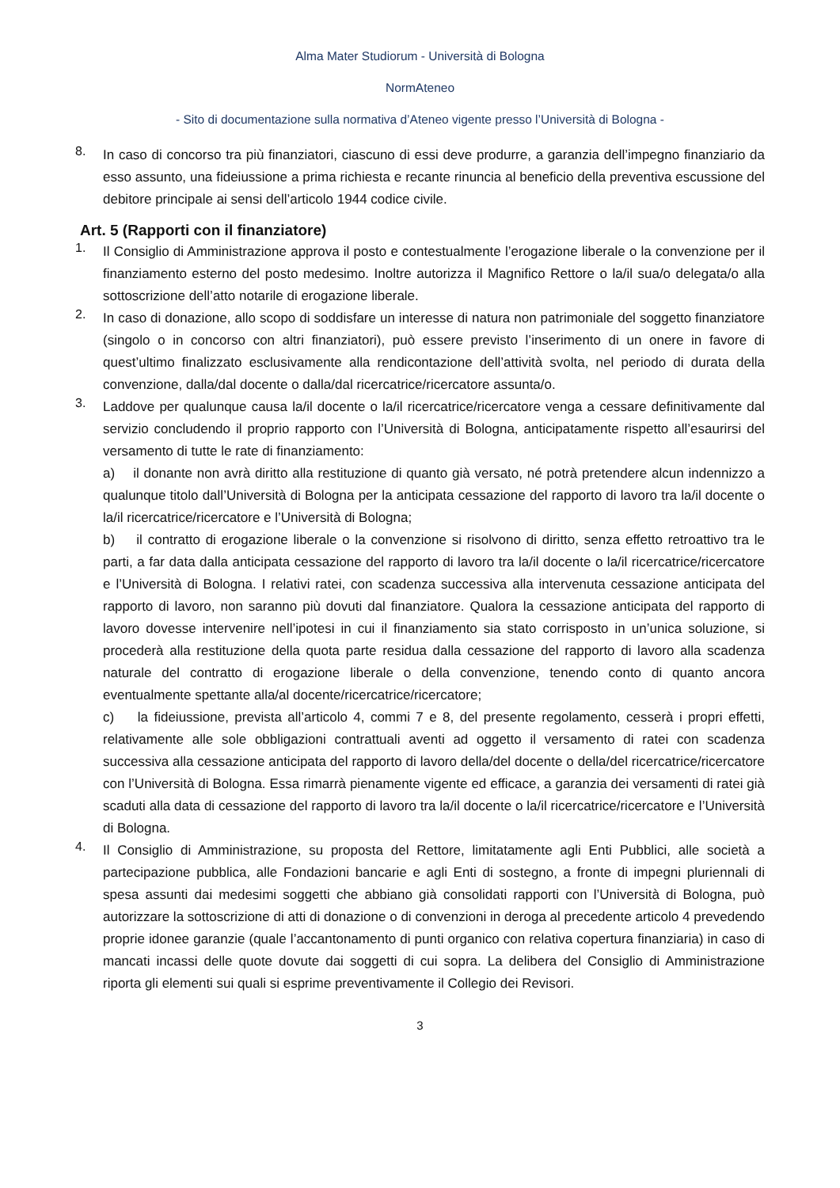Alma Mater Studiorum - Università di Bologna
NormAteneo
- Sito di documentazione sulla normativa d’Ateneo vigente presso l’Università di Bologna -
8.
In caso di concorso tra più finanziatori, ciascuno di essi deve produrre, a garanzia dell’impegno finanziario da esso assunto, una fideiussione a prima richiesta e recante rinuncia al beneficio della preventiva escussione del debitore principale ai sensi dell’articolo 1944 codice civile.
Art. 5 (Rapporti con il finanziatore)
1.
Il Consiglio di Amministrazione approva il posto e contestualmente l’erogazione liberale o la convenzione per il finanziamento esterno del posto medesimo. Inoltre autorizza il Magnifico Rettore o la/il sua/o delegata/o alla sottoscrizione dell’atto notarile di erogazione liberale.
2.
In caso di donazione, allo scopo di soddisfare un interesse di natura non patrimoniale del soggetto finanziatore (singolo o in concorso con altri finanziatori), può essere previsto l’inserimento di un onere in favore di quest’ultimo finalizzato esclusivamente alla rendicontazione dell’attività svolta, nel periodo di durata della convenzione, dalla/dal docente o dalla/dal ricercatrice/ricercatore assunta/o.
3.
Laddove per qualunque causa la/il docente o la/il ricercatrice/ricercatore venga a cessare definitivamente dal servizio concludendo il proprio rapporto con l’Università di Bologna, anticipatamente rispetto all’esaurirsi del versamento di tutte le rate di finanziamento:
a) il donante non avrà diritto alla restituzione di quanto già versato, né potrà pretendere alcun indennizzo a qualunque titolo dall’Università di Bologna per la anticipata cessazione del rapporto di lavoro tra la/il docente o la/il ricercatrice/ricercatore e l’Università di Bologna;
b) il contratto di erogazione liberale o la convenzione si risolvono di diritto, senza effetto retroattivo tra le parti, a far data dalla anticipata cessazione del rapporto di lavoro tra la/il docente o la/il ricercatrice/ricercatore e l’Università di Bologna. I relativi ratei, con scadenza successiva alla intervenuta cessazione anticipata del rapporto di lavoro, non saranno più dovuti dal finanziatore. Qualora la cessazione anticipata del rapporto di lavoro dovesse intervenire nell’ipotesi in cui il finanziamento sia stato corrisposto in un’unica soluzione, si procederà alla restituzione della quota parte residua dalla cessazione del rapporto di lavoro alla scadenza naturale del contratto di erogazione liberale o della convenzione, tenendo conto di quanto ancora eventualmente spettante alla/al docente/ricercatrice/ricercatore;
c) la fideiussione, prevista all’articolo 4, commi 7 e 8, del presente regolamento, cesserà i propri effetti, relativamente alle sole obbligazioni contrattuali aventi ad oggetto il versamento di ratei con scadenza successiva alla cessazione anticipata del rapporto di lavoro della/del docente o della/del ricercatrice/ricercatore con l’Università di Bologna. Essa rimarrà pienamente vigente ed efficace, a garanzia dei versamenti di ratei già scaduti alla data di cessazione del rapporto di lavoro tra la/il docente o la/il ricercatrice/ricercatore e l’Università di Bologna.
4.
Il Consiglio di Amministrazione, su proposta del Rettore, limitatamente agli Enti Pubblici, alle società a partecipazione pubblica, alle Fondazioni bancarie e agli Enti di sostegno, a fronte di impegni pluriennali di spesa assunti dai medesimi soggetti che abbiano già consolidati rapporti con l’Università di Bologna, può autorizzare la sottoscrizione di atti di donazione o di convenzioni in deroga al precedente articolo 4 prevedendo proprie idonee garanzie (quale l’accantonamento di punti organico con relativa copertura finanziaria) in caso di mancati incassi delle quote dovute dai soggetti di cui sopra. La delibera del Consiglio di Amministrazione riporta gli elementi sui quali si esprime preventivamente il Collegio dei Revisori.
3